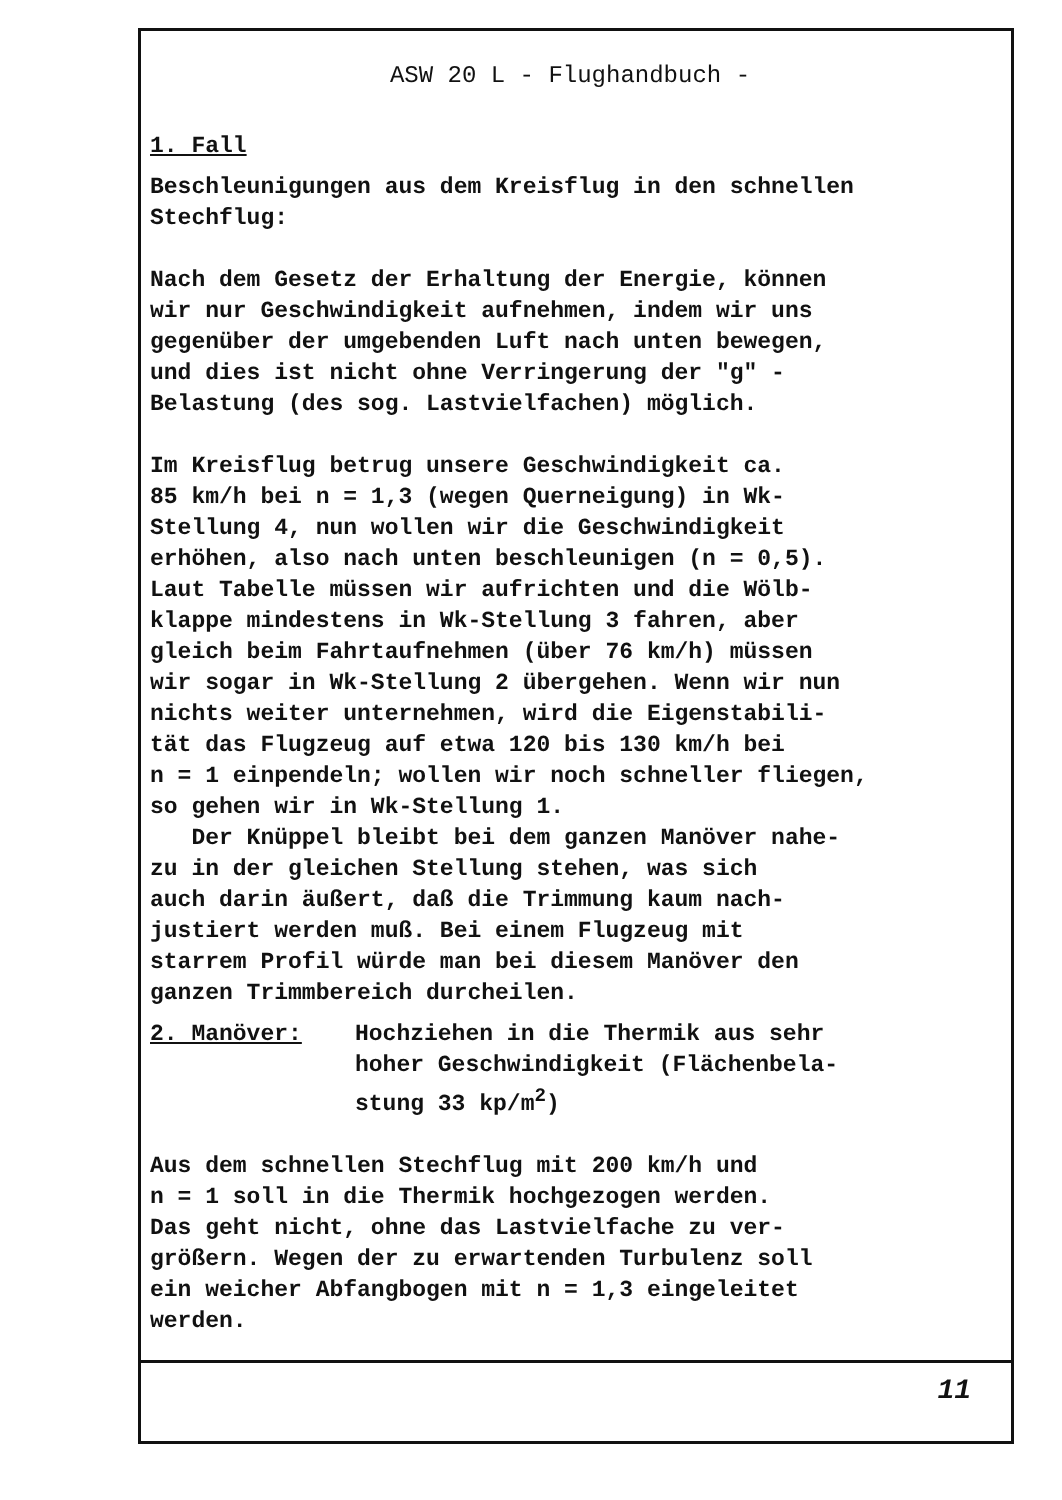ASW 20 L - Flughandbuch -
1. Fall
Beschleunigungen aus dem Kreisflug in den schnellen
Stechflug:
Nach dem Gesetz der Erhaltung der Energie, können
wir nur Geschwindigkeit aufnehmen, indem wir uns
gegenüber der umgebenden Luft nach unten bewegen,
und dies ist nicht ohne Verringerung der "g" -
Belastung (des sog. Lastvielfachen) möglich.
Im Kreisflug betrug unsere Geschwindigkeit ca.
85 km/h bei n = 1,3 (wegen Querneigung) in Wk-
Stellung 4, nun wollen wir die Geschwindigkeit
erhöhen, also nach unten beschleunigen (n = 0,5).
Laut Tabelle müssen wir aufrichten und die Wölb-
klappe mindestens in Wk-Stellung 3 fahren, aber
gleich beim Fahrtaufnehmen (über 76 km/h) müssen
wir sogar in Wk-Stellung 2 übergehen. Wenn wir nun
nichts weiter unternehmen, wird die Eigenstabili-
tät das Flugzeug auf etwa 120 bis 130 km/h bei
n = 1 einpendeln; wollen wir noch schneller fliegen,
so gehen wir in Wk-Stellung 1.
Der Knüppel bleibt bei dem ganzen Manöver nahe-
zu in der gleichen Stellung stehen, was sich
auch darin äußert, daß die Trimmung kaum nach-
justiert werden muß. Bei einem Flugzeug mit
starrem Profil würde man bei diesem Manöver den
ganzen Trimmbereich durcheilen.
2. Manöver: Hochziehen in die Thermik aus sehr
hoher Geschwindigkeit (Flächenbela-
stung 33 kp/m<sup>2</sup>)
Aus dem schnellen Stechflug mit 200 km/h und
n = 1 soll in die Thermik hochgezogen werden.
Das geht nicht, ohne das Lastvielfache zu ver-
größern. Wegen der zu erwartenden Turbulenz soll
ein weicher Abfangbogen mit n = 1,3 eingeleitet
werden.
11